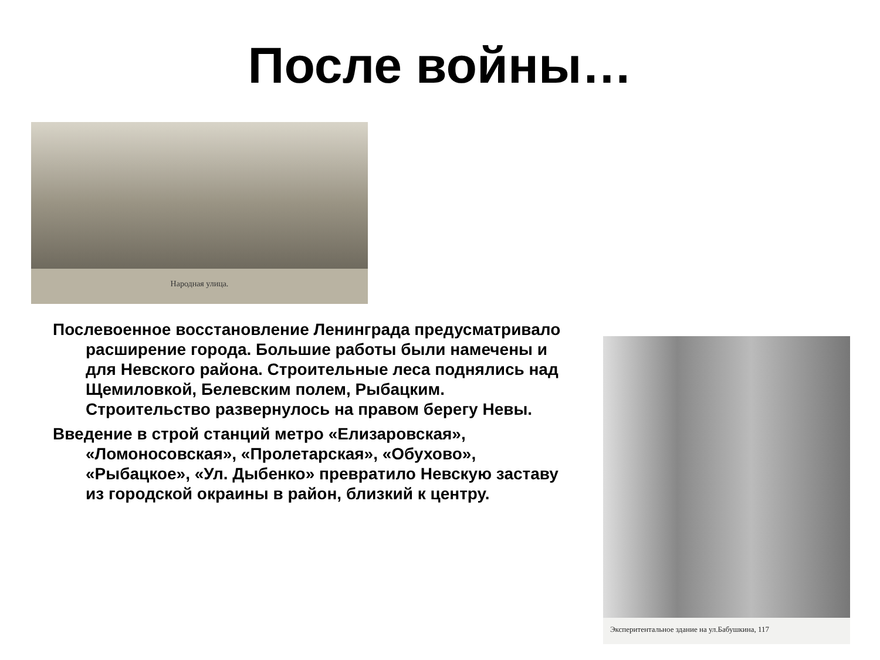После войны…
Народная улица.
Послевоенное восстановление Ленинграда предусматривало расширение города. Большие работы были намечены и для Невского района. Строительные леса поднялись над Щемиловкой, Белевским полем, Рыбацким. Строительство развернулось на правом берегу Невы.
Введение в строй станций метро «Елизаровская», «Ломоносовская», «Пролетарская», «Обухово», «Рыбацкое», «Ул. Дыбенко» превратило Невскую заставу из городской окраины в район, близкий к центру.
Эксперитентальное здание на ул.Бабушкина, 117